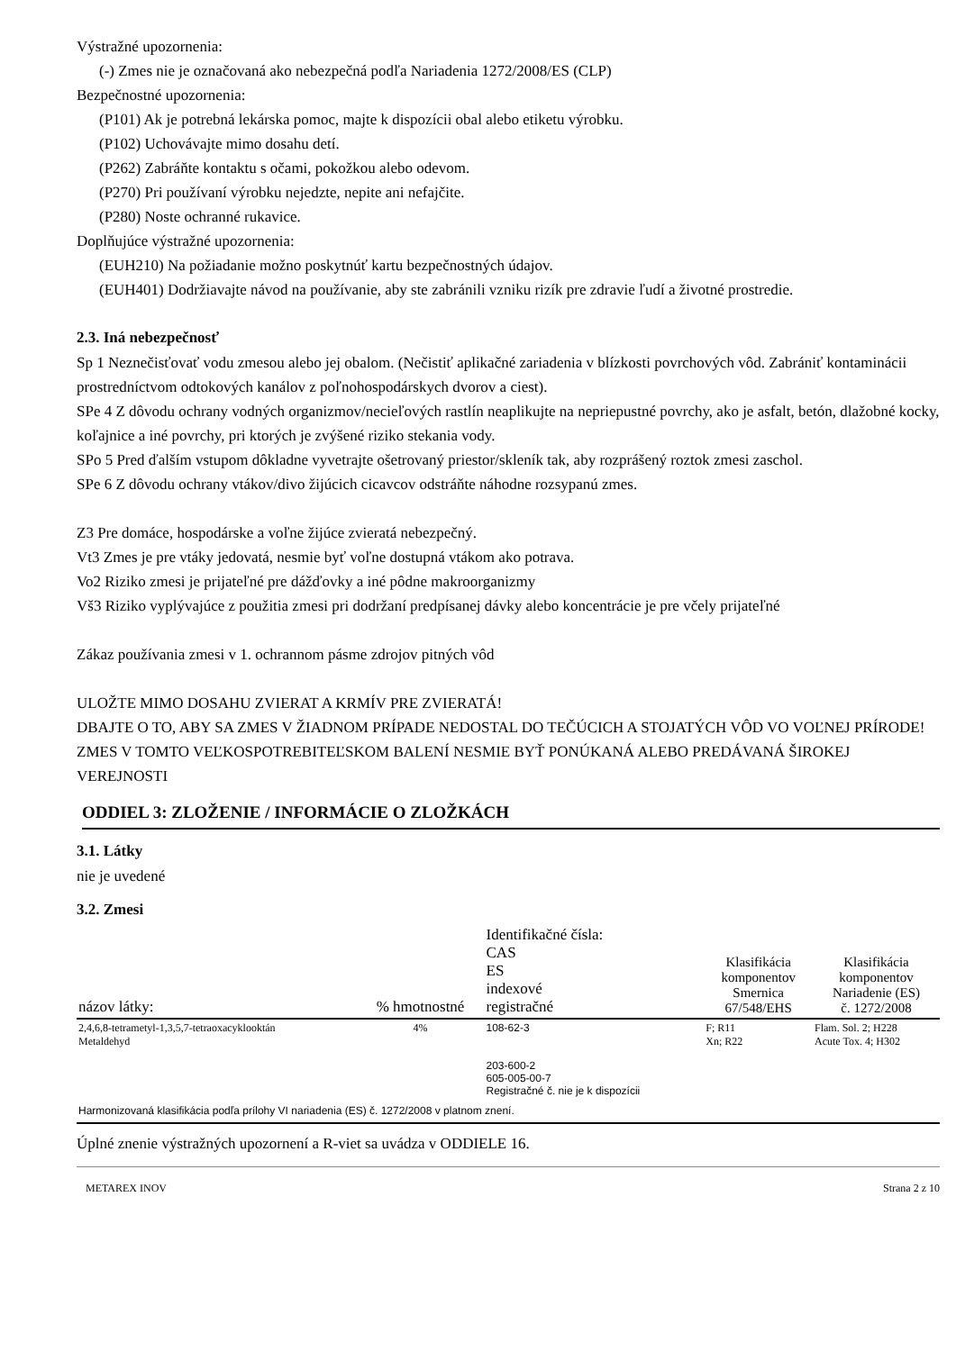Výstražné upozornenia:
(-) Zmes nie je označovaná ako nebezpečná podľa Nariadenia 1272/2008/ES (CLP)
Bezpečnostné upozornenia:
(P101) Ak je potrebná lekárska pomoc, majte k dispozícii obal alebo etiketu výrobku.
(P102) Uchovávajte mimo dosahu detí.
(P262) Zabráňte kontaktu s očami, pokožkou alebo odevom.
(P270) Pri používaní výrobku nejedzte, nepite ani nefajčite.
(P280) Noste ochranné rukavice.
Doplňujúce výstražné upozornenia:
(EUH210) Na požiadanie možno poskytnúť kartu bezpečnostných údajov.
(EUH401) Dodržiavajte návod na používanie, aby ste zabránili vzniku rizík pre zdravie ľudí a životné prostredie.
2.3. Iná nebezpečnosť
Sp 1 Neznečisťovať vodu zmesou alebo jej obalom. (Nečistiť aplikačné zariadenia v blízkosti povrchových vôd. Zabrániť kontaminácii prostredníctvom odtokových kanálov z poľnohospodárskych dvorov a ciest).
SPe 4 Z dôvodu ochrany vodných organizmov/necieľových rastlín neaplikujte na nepriepustné povrchy, ako je asfalt, betón, dlažobné kocky, koľajnice a iné povrchy, pri ktorých je zvýšené riziko stekania vody.
SPo 5 Pred ďalším vstupom dôkladne vyvetrajte ošetrovaný priestor/skleník tak, aby rozprášený roztok zmesi zaschol.
SPe 6 Z dôvodu ochrany vtákov/divo žijúcich cicavcov odstráňte náhodne rozsypanú zmes.
Z3 Pre domáce, hospodárske a voľne žijúce zvieratá nebezpečný.
Vt3 Zmes je pre vtáky jedovatá, nesmie byť voľne dostupná vtákom ako potrava.
Vo2 Riziko zmesi je prijateľné pre dážďovky a iné pôdne makroorganizmy
Vš3 Riziko vyplývajúce z použitia zmesi pri dodržaní predpísanej dávky alebo koncentrácie je pre včely prijateľné
Zákaz používania zmesi v 1. ochrannom pásme zdrojov pitných vôd
ULOŽTE MIMO DOSAHU ZVIERAT A KRMÍV PRE ZVIERATÁ!
DBAJTE O TO, ABY SA ZMES V ŽIADNOM PRÍPADE NEDOSTAL DO TEČÚCICH A STOJATÝCH VÔD VO VOĽNEJ PRÍRODE!
ZMES V TOMTO VEĽKOSPOTREBITEĽSKOM BALENÍ NESMIE BYŤ PONÚKANÁ ALEBO PREDÁVANÁ ŠIROKEJ VEREJNOSTI
ODDIEL 3: ZLOŽENIE / INFORMÁCIE O ZLOŽKÁCH
3.1. Látky
nie je uvedené
3.2. Zmesi
| názov látky: | % hmotnostné | Identifikačné čísla: CAS ES indexové registračné | Klasifikácia komponentov Smernica 67/548/EHS | Klasifikácia komponentov Nariadenie (ES) č. 1272/2008 |
| --- | --- | --- | --- | --- |
| 2,4,6,8-tetrametyl-1,3,5,7-tetraoxacyklooktán Metaldehyd | 4% | 108-62-3 203-600-2 605-005-00-7 Registračné č. nie je k dispozícii | F; R11 Xn; R22 | Flam. Sol. 2; H228 Acute Tox. 4; H302 |
| Harmonizovaná klasifikácia podľa prílohy VI nariadenia (ES) č. 1272/2008 v platnom znení. | | | | |
Úplné znenie výstražných upozornení a R-viet sa uvádza v ODDIELE 16.
METAREX INOV Strana 2 z 10